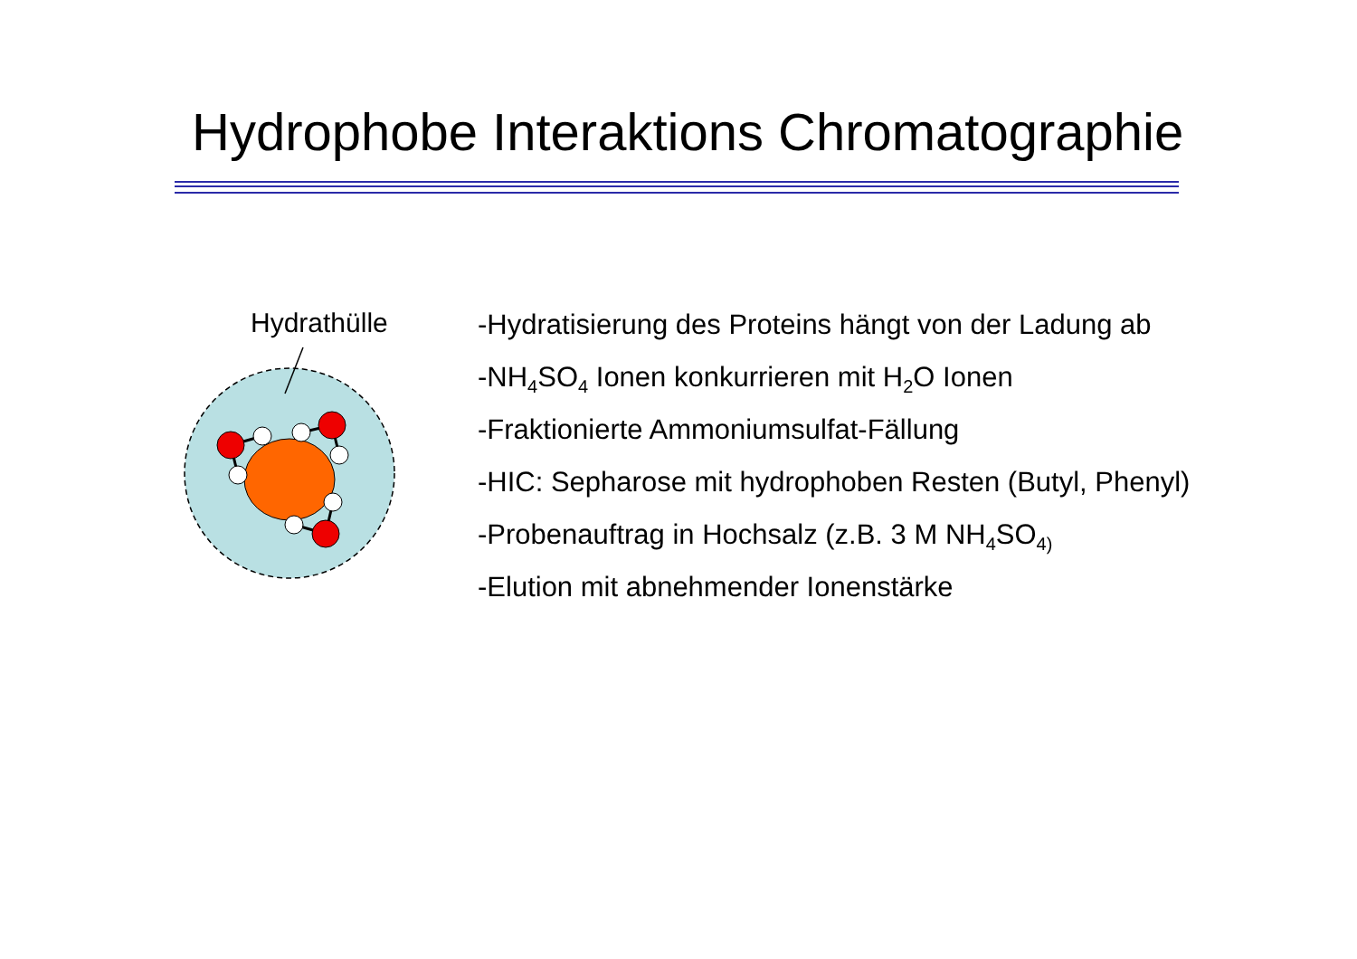Hydrophobe Interaktions Chromatographie
Hydrathülle
-Hydratisierung des Proteins hängt von der Ladung ab
-NH<sub>4</sub>SO<sub>4</sub> Ionen konkurrieren mit H<sub>2</sub>O Ionen
-Fraktionierte Ammoniumsulfat-Fällung
-HIC: Sepharose mit hydrophoben Resten (Butyl, Phenyl)
-Probenauftrag in Hochsalz (z.B. 3 M NH<sub>4</sub>SO<sub>4)</sub>
-Elution mit abnehmender Ionenstärke